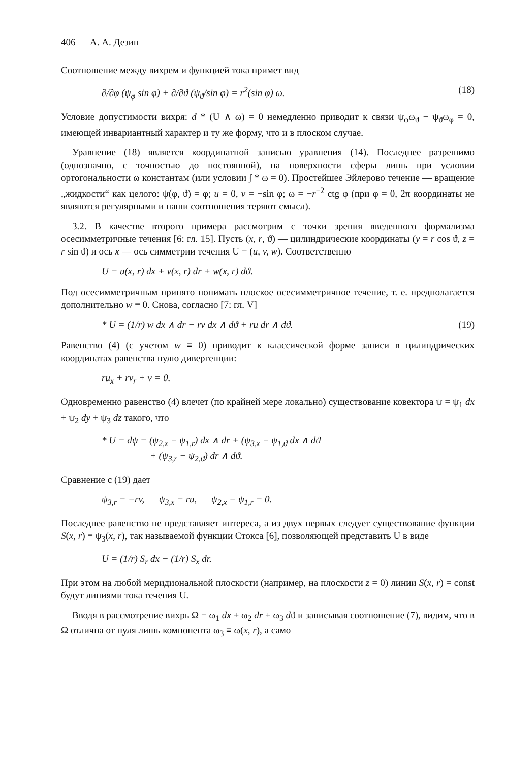406 А. А. Дезин
Соотношение между вихрем и функцией тока примет вид
∂/∂φ (ψ<sub>φ</sub> sin φ) + ∂/∂ϑ (ψ<sub>ϑ</sub>/sin φ) = r<sup>2</sup>(sin φ) ω. (18)
Условие допустимости вихря: d * (U ∧ ω) = 0 немедленно приводит к связи ψ<sub>φ</sub>ω<sub>ϑ</sub> − ψ<sub>ϑ</sub>ω<sub>φ</sub> = 0, имеющей инвариантный характер и ту же форму, что и в плоском случае.
Уравнение (18) является координатной записью уравнения (14). Последнее разрешимо (однозначно, с точностью до постоянной), на поверхности сферы лишь при условии ортогональности ω константам (или условии ∫ * ω = 0). Простейшее Эйлерово течение — вращение „жидкости“ как целого: ψ(φ, ϑ) = φ; u = 0, v = −sin φ; ω = −r<sup>−2</sup> ctg φ (при φ = 0, 2π координаты не являются регулярными и наши соотношения теряют смысл).
3.2. В качестве второго примера рассмотрим с точки зрения введенного формализма осесимметричные течения [6: гл. 15]. Пусть (x, r, ϑ) — цилиндрические координаты (y = r cos ϑ, z = r sin ϑ) и ось x — ось симметрии течения U = (u, v, w). Соответственно
U = u(x, r) dx + v(x, r) dr + w(x, r) dϑ.
Под осесимметричным принято понимать плоское осесимметричное течение, т. е. предполагается дополнительно w ≡ 0. Снова, согласно [7: гл. V]
* U = (1/r) w dx ∧ dr − rv dx ∧ dϑ + ru dr ∧ dϑ. (19)
Равенство (4) (с учетом w ≡ 0) приводит к классической форме записи в цилиндрических координатах равенства нулю дивергенции:
ru<sub>x</sub> + rv<sub>r</sub> + v = 0.
Одновременно равенство (4) влечет (по крайней мере локально) существование ковектора ψ = ψ<sub>1</sub> dx + ψ<sub>2</sub> dy + ψ<sub>3</sub> dz такого, что
* U = dψ = (ψ<sub>2,x</sub> − ψ<sub>1,r</sub>) dx ∧ dr + (ψ<sub>3,x</sub> − ψ<sub>1,ϑ</sub> dx ∧ dϑ
+ (ψ<sub>3,r</sub> − ψ<sub>2,ϑ</sub>) dr ∧ dϑ.
Сравнение с (19) дает
ψ<sub>3,r</sub> = −rv, ψ<sub>3,x</sub> = ru, ψ<sub>2,x</sub> − ψ<sub>1,r</sub> = 0.
Последнее равенство не представляет интереса, а из двух первых следует существование функции S(x, r) ≡ ψ<sub>3</sub>(x, r), так называемой функции Стокса [6], позволяющей представить U в виде
U = (1/r) S<sub>r</sub> dx − (1/r) S<sub>x</sub> dr.
При этом на любой меридиональной плоскости (например, на плоскости z = 0) линии S(x, r) = const будут линиями тока течения U.
Вводя в рассмотрение вихрь Ω = ω<sub>1</sub> dx + ω<sub>2</sub> dr + ω<sub>3</sub> dϑ и записывая соотношение (7), видим, что в Ω отлична от нуля лишь компонента ω<sub>3</sub> ≡ ω(x, r), а само